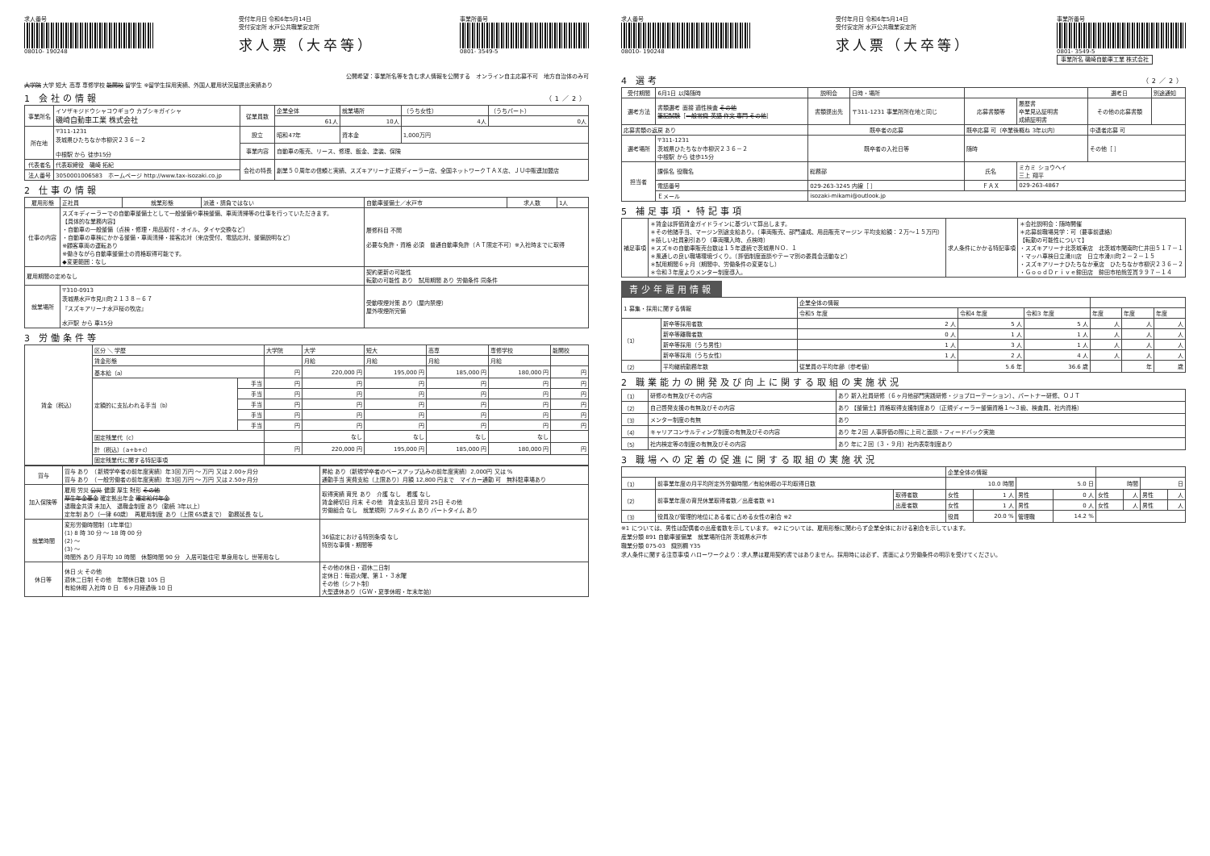求人番号
08010- 190248
受付年月日 令和6年5月14日
受付安定所 水戸公共職業安定所
求人票（大卒等）
事業所番号
0801- 3549-5
公開希望：事業所名等を含む求人情報を公開する　オンライン自主応募不可　地方自治体のみ可
大学院 大学 短大 高専 専修学校 能開校 留学生 ※留学生採用実績、外国人雇用状況届提出実績あり
1 会社の情報 （1／2）
| 事業所名 | イソザキジドウシャコウギョウ カブシキガイシャ 磯崎自動車工業 株式会社 | 従業員数 | 企業全体 | 就業場所 | （うち女性） | （うちパート） |
| | | | 61人 | 10人 | 4人 | 0人 |
| 所在地 | 〒311-1231 茨城県ひたちなか市柳沢２３６－２ 中根駅 から 徒歩15分 | 設立 | 昭和47年 | 資本金 | 1,000万円 | |
| | | 事業内容 | 自動車の販売、リース、修理、鈑金、塗装、保険 | | | |
| 代表者名 | 代表取締役 磯崎 拓紀 | 会社の特長 | 創業５０周年の信頼と実績、スズキアリーナ正規ディーラー店、全国ネットワークＴＡＸ店、ＪＵ中販連加盟店 | | | |
| 法人番号 | 3050001006583 ホームページ http://www.tax-isozaki.co.jp | | | | | |
2 仕事の情報
| 雇用形態 | 正社員 | 就業形態 | 派遣・請負ではない | 自動車整備士／水戸市 | 求人数 | 1人 |
| 仕事の内容 | スズキディーラーでの自動車整備士として一般整備や車検整備、車両清掃等の仕事を行っていただきます。 【具体的な業務内容】 ・自動車の一般整備（点検・修理・用品取付・オイル、タイヤ交換など） ・自動車の車検にかかる整備・車両清掃・接客応対（来店受付、電話応対、整備説明など） ※顧客車両の運転あり ※働きながら自動車整備士の資格取得可能です。 ◆変更範囲：なし | | | 履修科目 不問 必要な免許・資格 必須 普通自動車免許（ＡＴ限定不可）※入社時までに取得 | | |
| 雇用期間の定めなし | | | | 契約更新の可能性 転勤の可能性 あり 試用期間 あり 労働条件 同条件 | | |
| 就業場所 | 〒310-0913 茨城県水戸市見川町２１３８－６７ 『スズキアリーナ水戸桜の牧店』 水戸駅 から 車15分 | | | 受動喫煙対策 あり（屋内禁煙） 屋外喫煙所完備 | | |
3 労働条件等
| 賃金（税込） | 区分 ＼ 学歴 | | 大学院 | 大学 | 短大 | 高専 | 専修学校 | 能開校 |
| | 賃金形態 | | | 月給 | 月給 | 月給 | 月給 | |
| | 基本給（a） | | 円 | 220,000 円 | 195,000 円 | 185,000 円 | 180,000 円 | 円 |
| | 定額的に支払われる手当（b） | 手当 | 円 | 円 | 円 | 円 | 円 | 円 |
| | | 手当 | 円 | 円 | 円 | 円 | 円 | 円 |
| | | 手当 | 円 | 円 | 円 | 円 | 円 | 円 |
| | | 手当 | 円 | 円 | 円 | 円 | 円 | 円 |
| | | 手当 | 円 | 円 | 円 | 円 | 円 | 円 |
| | 固定残業代（c） | | | なし | なし | なし | なし | |
| | 計（税込）（a+b+c） | | 円 | 220,000 円 | 195,000 円 | 185,000 円 | 180,000 円 | 円 |
| | 固定残業代に関する特記事項 | | | | | | | |
| 賞与 | 賞与 あり （新規学卒者の前年度実績）年3回 万円 ～ 万円 又は 2.00ヶ月分 賞与 あり （一般労働者の前年度実績）年3回 万円 ～ 万円 又は 2.50ヶ月分 | 昇給 あり（新規学卒者のベースアップ込みの前年度実績）2,000円 又は % 通勤手当 実費支給（上限あり）月額 12,800 円まで マイカー通勤 可 無料駐車場あり |
| 加入保険等 | 雇用 労災 公災 健康 厚生 財形 その他 厚生年金基金 確定拠出年金 確定給付年金 退職金共済 未加入 退職金制度 あり（勤続 3年以上） 定年制 あり（一律 60歳） 再雇用制度 あり（上限 65歳まで） 勤務延長 なし | 取得実績 育児 あり 介護 なし 看護 なし 賃金締切日 月末 その他 賃金支払日 翌月 25日 その他 労働組合 なし 就業規則 フルタイム あり パートタイム あり |
| 就業時間 | 変形労働時間制（1年単位） (1) 8 時 30 分 ～ 18 時 00 分 (2) ～ (3) ～ 時間外 あり 月平均 10 時間 休憩時間 90 分 入居可能住宅 単身用なし 世帯用なし | 36協定における特別条項 なし 特別な事情・期間等 |
| 休日等 | 休日 火 その他 週休二日制 その他 年間休日数 105 日 有給休暇 入社時 0 日 6ヶ月経過後 10 日 | その他の休日・週休二日制 定休日：毎週火曜、第１・３水曜 その他（シフト制） 大型連休あり（ＧＷ・夏季休暇・年末年始） |
求人番号
08010- 190248
受付年月日 令和6年5月14日
受付安定所 水戸公共職業安定所
求人票（大卒等）
事業所番号
0801- 3549-5
事業所名 磯崎自動車工業 株式会社
4 選考 （2／2）
| 受付期間 | 6月1日 以降随時 | | 説明会 | 日時・場所 | | | 選考日 | 別途通知 |
| 選考方法 | 書類選考 面接 適性検査 その他 筆記試験 ［ 一般常識 英語 作文 専門 その他 ］ | | 書類提出先 | 〒311-1231 事業所所在地と同じ | 応募書類等 | 履歴書 卒業見込証明書 成績証明書 | その他の応募書類 | |
| 応募書類の返戻 あり | | | 既卒者の応募 | | 既卒応募 可（卒業後概ね 3年以内） | | 中退者応募 可 | |
| 選考場所 | 〒311-1231 茨城県ひたちなか市柳沢２３６－２ 中根駅 から 徒歩15分 | | 既卒者の入社日等 | | 随時 | | その他［ ］ | |
| 担当者 | 課係名 役職名 | 総務部 | | | 氏名 | ミカミ ショウヘイ 三上 翔平 | | |
| | 電話番号 | 029-263-3245 内線［ ］ | | | ＦＡＸ | 029-263-4867 | | |
| | Ｅメール | isozaki-mikami@outlook.jp | | | | | | |
5 補足事項・特記事項
| 補足事項 | ＊賃金は評価賃金ガイドラインに基づいて算出します。 ＊その他諸手当、マージン別途支給あり。（車両販売、部門達成、用品販売マージン 平均支給額：２万～１５万円） ＊嬉しい社員割引あり（車両購入時、点検時） ＊スズキの自動車販売台数は１５年連続で茨城県ＮＯ．１ ＊風通しの良い職場環境づくり。（評価制度面談やテーマ別の委員会活動など） ＊試用期間６ヶ月（期間中、労働条件の変更なし） ＊令和３年度よりメンター制度導入。 | 求人条件にかかる特記事項 | ＊会社説明会：随時開催 ＊応募前職場見学：可（要事前連絡） 【転勤の可能性について】 ・スズキアリーナ北茨城東店 北茨城市関南町仁井田５１７－１ ・マッハ車検日立滑川店 日立市滑川町２－２－１５ ・スズキアリーナひたちなか東店 ひたちなか市柳沢２３６－２ ・ＧｏｏｄＤｒｉｖｅ鉾田店 鉾田市柏熊笠貫９９７－１４ |
青少年雇用情報
| 1 募集・採用に関する情報 | | 企業全体の情報 | | | | | |
| | | 令和5 年度 | 令和4 年度 | 令和3 年度 | 年度 | 年度 | 年度 |
| （1） | 新卒等採用者数 | 2 人 | 5 人 | 5 人 | 人 | 人 | 人 |
| | 新卒等離職者数 | 0 人 | 1 人 | 1 人 | 人 | 人 | 人 |
| | 新卒等採用（うち男性） | 1 人 | 3 人 | 1 人 | 人 | 人 | 人 |
| | 新卒等採用（うち女性） | 1 人 | 2 人 | 4 人 | 人 | 人 | 人 |
| （2） | 平均継続勤務年数 | 従業員の平均年齢（参考値） | 5.6 年 | 36.6 歳 | | 年 | 歳 |
2 職業能力の開発及び向上に関する取組の実施状況
| （1） | 研修の有無及びその内容 | あり 新入社員研修（６ヶ月他部門実践研修・ジョブローテーション）、パートナー研修、ＯＪＴ |
| （2） | 自己啓発支援の有無及びその内容 | あり 【整備士】資格取得支援制度あり（正規ディーラー整備資格１～３級、検査員、社内資格） |
| （3） | メンター制度の有無 | あり |
| （4） | キャリアコンサルティング制度の有無及びその内容 | あり 年２回 人事評価の際に上司と面談・フィードバック実施 |
| （5） | 社内検定等の制度の有無及びその内容 | あり 年に２回（３・９月）社内表彰制度あり |
3 職場への定着の促進に関する取組の実施状況
| | | | 企業全体の情報 | | | | | | | |
| （1） | 前事業年度の月平均所定外労働時間／有給休暇の平均取得日数 | | 10.0 時間 | | 5.0 日 | | 時間 | | 日 | |
| （2） | 前事業年度の育児休業取得者数／出産者数 ※1 | 取得者数 | 女性 | 1 人 | 男性 | 0 人 | 女性 | 人 | 男性 | 人 |
| | | 出産者数 | 女性 | 1 人 | 男性 | 0 人 | 女性 | 人 | 男性 | 人 |
| （3） | 役員及び管理的地位にある者に占める女性の割合 ※2 | | 役員 | 20.0 % | 管理職 | 14.2 % | | | | |
※1 については、男性は配偶者の出産者数を示しています。 ※2 については、雇用形態に関わらず企業全体における割合を示しています。
産業分類 891 自動車整備業　就業場所住所 茨城県水戸市
職業分類 075-03　識別欄 Y35
求人条件に関する注意事項 ハローワークより：求人票は雇用契約書ではありません。採用時には必ず、書面により労働条件の明示を受けてください。